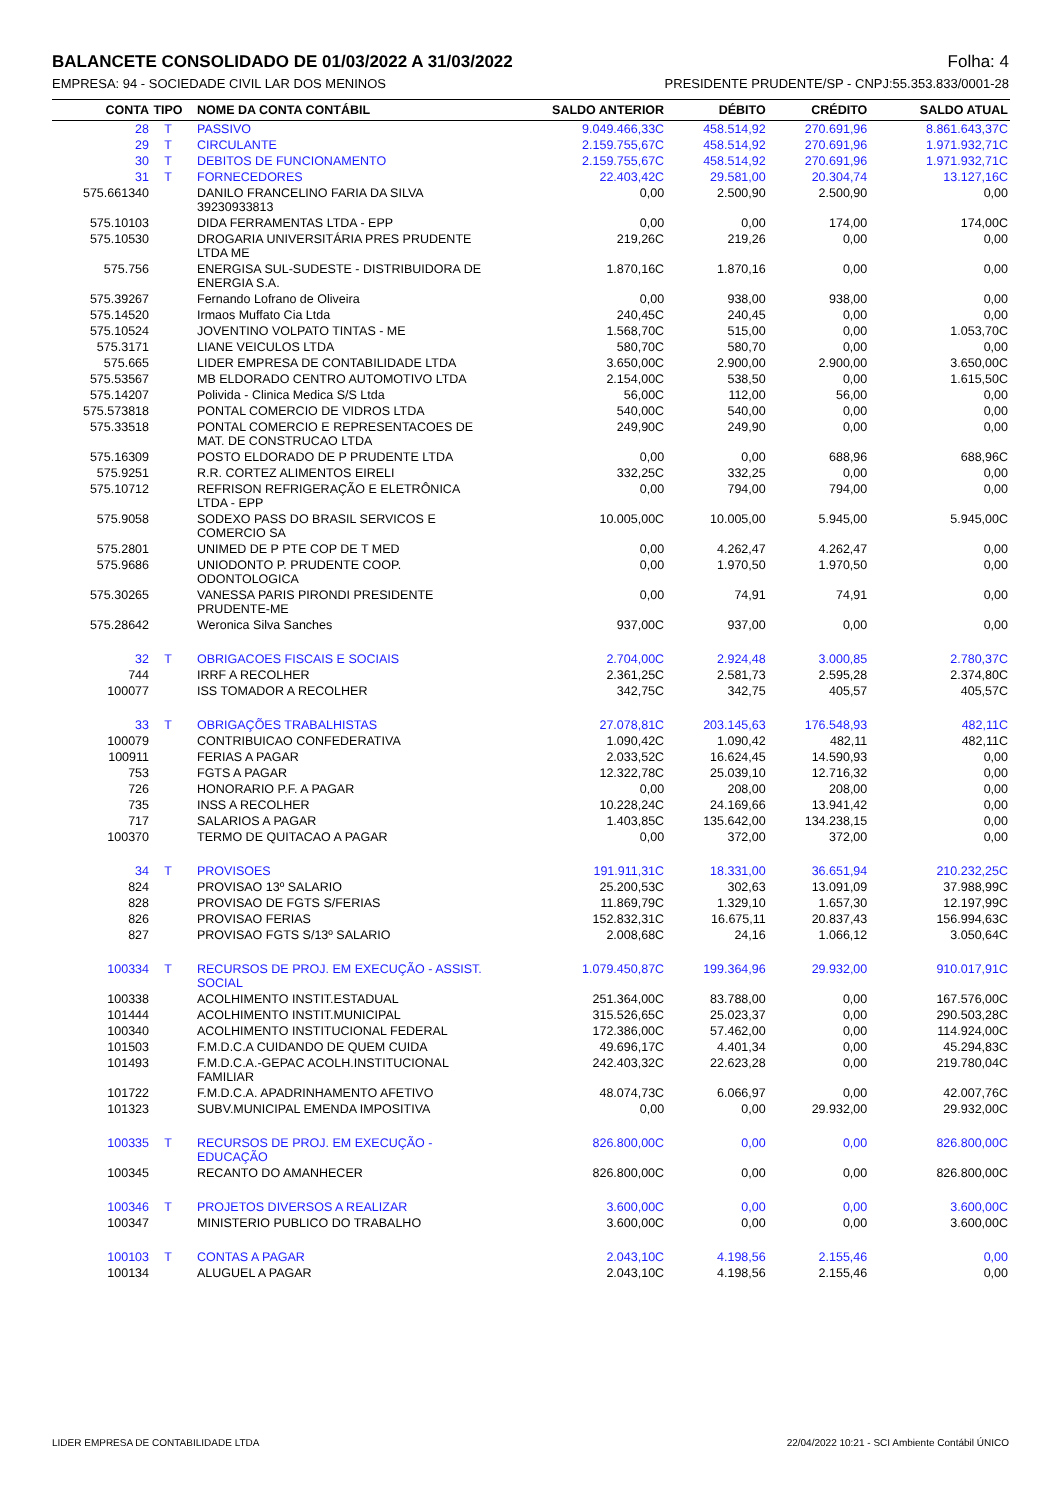BALANCETE CONSOLIDADO DE 01/03/2022 A 31/03/2022 Folha: 4
EMPRESA: 94 - SOCIEDADE CIVIL LAR DOS MENINOS PRESIDENTE PRUDENTE/SP - CNPJ:55.353.833/0001-28
| CONTA | TIPO | NOME DA CONTA CONTÁBIL | SALDO ANTERIOR | DÉBITO | CRÉDITO | SALDO ATUAL |
| --- | --- | --- | --- | --- | --- | --- |
| 28 | T | PASSIVO | 9.049.466,33C | 458.514,92 | 270.691,96 | 8.861.643,37C |
| 29 | T | CIRCULANTE | 2.159.755,67C | 458.514,92 | 270.691,96 | 1.971.932,71C |
| 30 | T | DEBITOS DE FUNCIONAMENTO | 2.159.755,67C | 458.514,92 | 270.691,96 | 1.971.932,71C |
| 31 | T | FORNECEDORES | 22.403,42C | 29.581,00 | 20.304,74 | 13.127,16C |
| 575.661340 | | DANILO FRANCELINO FARIA DA SILVA 39230933813 | 0,00 | 2.500,90 | 2.500,90 | 0,00 |
| 575.10103 | | DIDA FERRAMENTAS LTDA - EPP | 0,00 | 0,00 | 174,00 | 174,00C |
| 575.10530 | | DROGARIA UNIVERSITÁRIA PRES PRUDENTE LTDA ME | 219,26C | 219,26 | 0,00 | 0,00 |
| 575.756 | | ENERGISA SUL-SUDESTE - DISTRIBUIDORA DE ENERGIA S.A. | 1.870,16C | 1.870,16 | 0,00 | 0,00 |
| 575.39267 | | Fernando Lofrano de Oliveira | 0,00 | 938,00 | 938,00 | 0,00 |
| 575.14520 | | Irmaos Muffato Cia Ltda | 240,45C | 240,45 | 0,00 | 0,00 |
| 575.10524 | | JOVENTINO VOLPATO TINTAS - ME | 1.568,70C | 515,00 | 0,00 | 1.053,70C |
| 575.3171 | | LIANE VEICULOS LTDA | 580,70C | 580,70 | 0,00 | 0,00 |
| 575.665 | | LIDER EMPRESA DE CONTABILIDADE LTDA | 3.650,00C | 2.900,00 | 2.900,00 | 3.650,00C |
| 575.53567 | | MB ELDORADO CENTRO AUTOMOTIVO LTDA | 2.154,00C | 538,50 | 0,00 | 1.615,50C |
| 575.14207 | | Polivida - Clinica Medica S/S Ltda | 56,00C | 112,00 | 56,00 | 0,00 |
| 575.573818 | | PONTAL COMERCIO DE VIDROS LTDA | 540,00C | 540,00 | 0,00 | 0,00 |
| 575.33518 | | PONTAL COMERCIO E REPRESENTACOES DE MAT. DE CONSTRUCAO LTDA | 249,90C | 249,90 | 0,00 | 0,00 |
| 575.16309 | | POSTO ELDORADO DE P PRUDENTE LTDA | 0,00 | 0,00 | 688,96 | 688,96C |
| 575.9251 | | R.R. CORTEZ ALIMENTOS EIRELI | 332,25C | 332,25 | 0,00 | 0,00 |
| 575.10712 | | REFRISON REFRIGERAÇÃO E ELETRÔNICA LTDA - EPP | 0,00 | 794,00 | 794,00 | 0,00 |
| 575.9058 | | SODEXO PASS DO BRASIL SERVICOS E COMERCIO SA | 10.005,00C | 10.005,00 | 5.945,00 | 5.945,00C |
| 575.2801 | | UNIMED DE P PTE COP DE T MED | 0,00 | 4.262,47 | 4.262,47 | 0,00 |
| 575.9686 | | UNIODONTO P. PRUDENTE COOP. ODONTOLOGICA | 0,00 | 1.970,50 | 1.970,50 | 0,00 |
| 575.30265 | | VANESSA PARIS PIRONDI PRESIDENTE PRUDENTE-ME | 0,00 | 74,91 | 74,91 | 0,00 |
| 575.28642 | | Weronica Silva Sanches | 937,00C | 937,00 | 0,00 | 0,00 |
| 32 | T | OBRIGACOES FISCAIS E SOCIAIS | 2.704,00C | 2.924,48 | 3.000,85 | 2.780,37C |
| 744 | | IRRF A RECOLHER | 2.361,25C | 2.581,73 | 2.595,28 | 2.374,80C |
| 100077 | | ISS TOMADOR A RECOLHER | 342,75C | 342,75 | 405,57 | 405,57C |
| 33 | T | OBRIGAÇÕES TRABALHISTAS | 27.078,81C | 203.145,63 | 176.548,93 | 482,11C |
| 100079 | | CONTRIBUICAO CONFEDERATIVA | 1.090,42C | 1.090,42 | 482,11 | 482,11C |
| 100911 | | FERIAS A PAGAR | 2.033,52C | 16.624,45 | 14.590,93 | 0,00 |
| 753 | | FGTS A PAGAR | 12.322,78C | 25.039,10 | 12.716,32 | 0,00 |
| 726 | | HONORARIO P.F. A PAGAR | 0,00 | 208,00 | 208,00 | 0,00 |
| 735 | | INSS A RECOLHER | 10.228,24C | 24.169,66 | 13.941,42 | 0,00 |
| 717 | | SALARIOS A PAGAR | 1.403,85C | 135.642,00 | 134.238,15 | 0,00 |
| 100370 | | TERMO DE QUITACAO A PAGAR | 0,00 | 372,00 | 372,00 | 0,00 |
| 34 | T | PROVISOES | 191.911,31C | 18.331,00 | 36.651,94 | 210.232,25C |
| 824 | | PROVISAO 13º SALARIO | 25.200,53C | 302,63 | 13.091,09 | 37.988,99C |
| 828 | | PROVISAO DE FGTS S/FERIAS | 11.869,79C | 1.329,10 | 1.657,30 | 12.197,99C |
| 826 | | PROVISAO FERIAS | 152.832,31C | 16.675,11 | 20.837,43 | 156.994,63C |
| 827 | | PROVISAO FGTS S/13º SALARIO | 2.008,68C | 24,16 | 1.066,12 | 3.050,64C |
| 100334 | T | RECURSOS DE PROJ. EM EXECUÇÃO - ASSIST. SOCIAL | 1.079.450,87C | 199.364,96 | 29.932,00 | 910.017,91C |
| 100338 | | ACOLHIMENTO INSTIT.ESTADUAL | 251.364,00C | 83.788,00 | 0,00 | 167.576,00C |
| 101444 | | ACOLHIMENTO INSTIT.MUNICIPAL | 315.526,65C | 25.023,37 | 0,00 | 290.503,28C |
| 100340 | | ACOLHIMENTO INSTITUCIONAL FEDERAL | 172.386,00C | 57.462,00 | 0,00 | 114.924,00C |
| 101503 | | F.M.D.C.A CUIDANDO DE QUEM CUIDA | 49.696,17C | 4.401,34 | 0,00 | 45.294,83C |
| 101493 | | F.M.D.C.A.-GEPAC ACOLH.INSTITUCIONAL FAMILIAR | 242.403,32C | 22.623,28 | 0,00 | 219.780,04C |
| 101722 | | F.M.D.C.A. APADRINHAMENTO AFETIVO | 48.074,73C | 6.066,97 | 0,00 | 42.007,76C |
| 101323 | | SUBV.MUNICIPAL EMENDA IMPOSITIVA | 0,00 | 0,00 | 29.932,00 | 29.932,00C |
| 100335 | T | RECURSOS DE PROJ. EM EXECUÇÃO - EDUCAÇÃO | 826.800,00C | 0,00 | 0,00 | 826.800,00C |
| 100345 | | RECANTO DO AMANHECER | 826.800,00C | 0,00 | 0,00 | 826.800,00C |
| 100346 | T | PROJETOS DIVERSOS A REALIZAR | 3.600,00C | 0,00 | 0,00 | 3.600,00C |
| 100347 | | MINISTERIO PUBLICO DO TRABALHO | 3.600,00C | 0,00 | 0,00 | 3.600,00C |
| 100103 | T | CONTAS A PAGAR | 2.043,10C | 4.198,56 | 2.155,46 | 0,00 |
| 100134 | | ALUGUEL A PAGAR | 2.043,10C | 4.198,56 | 2.155,46 | 0,00 |
LIDER EMPRESA DE CONTABILIDADE LTDA 22/04/2022 10:21 - SCI Ambiente Contábil ÚNICO